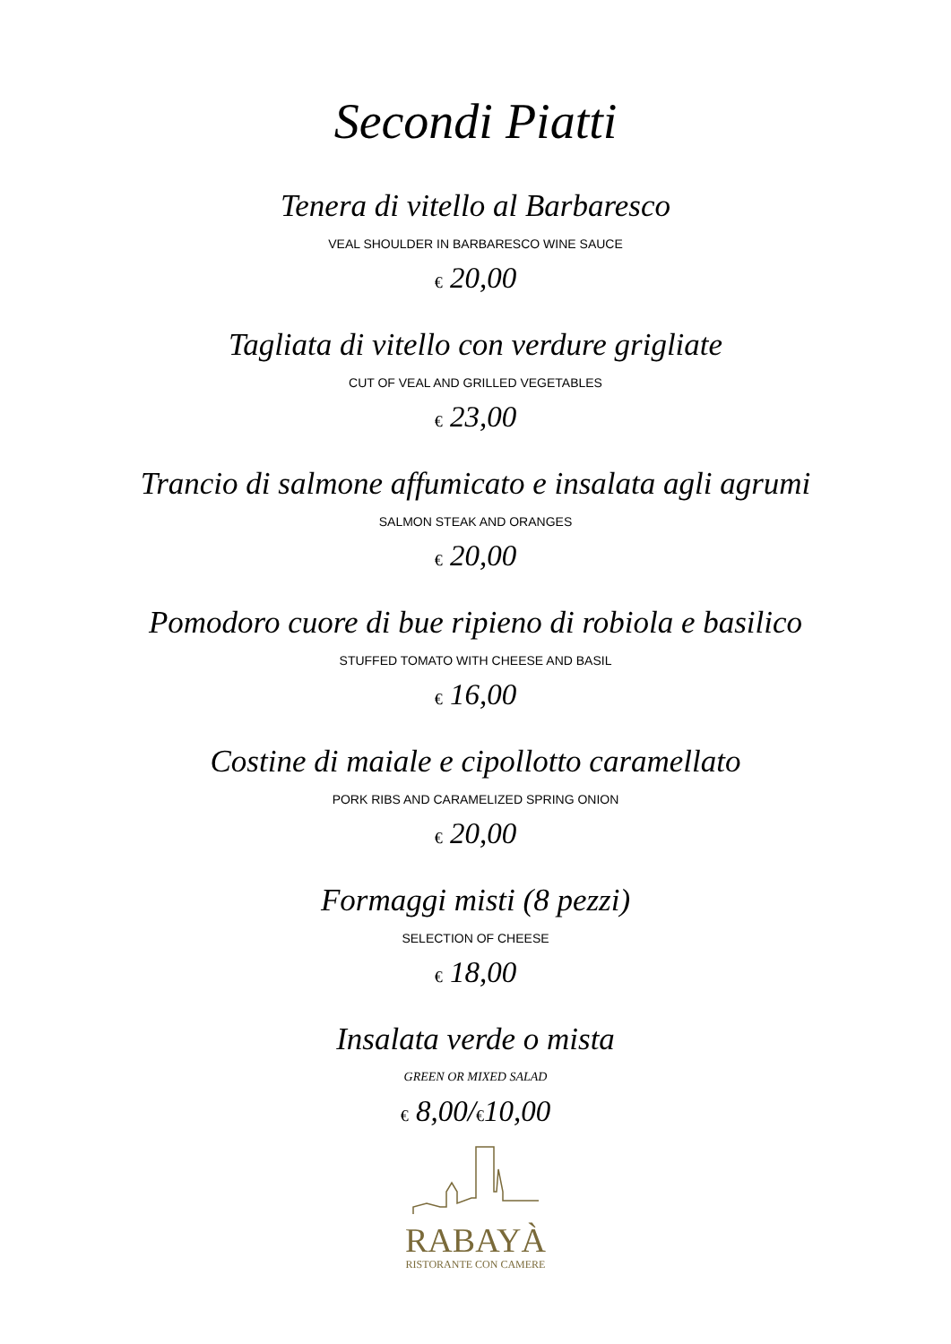Secondi Piatti
Tenera di vitello al Barbaresco
VEAL SHOULDER IN BARBARESCO WINE SAUCE
€ 20,00
Tagliata di vitello con verdure grigliate
CUT OF VEAL AND GRILLED VEGETABLES
€ 23,00
Trancio di salmone affumicato e insalata agli agrumi
SALMON STEAK AND ORANGES
€ 20,00
Pomodoro cuore di bue ripieno di robiola e basilico
STUFFED TOMATO WITH CHEESE AND BASIL
€ 16,00
Costine di maiale e cipollotto caramellato
PORK RIBS AND CARAMELIZED SPRING ONION
€ 20,00
Formaggi misti (8 pezzi)
SELECTION OF CHEESE
€ 18,00
Insalata verde o mista
GREEN OR MIXED SALAD
€ 8,00/€10,00
RABAYÀ
RISTORANTE CON CAMERE